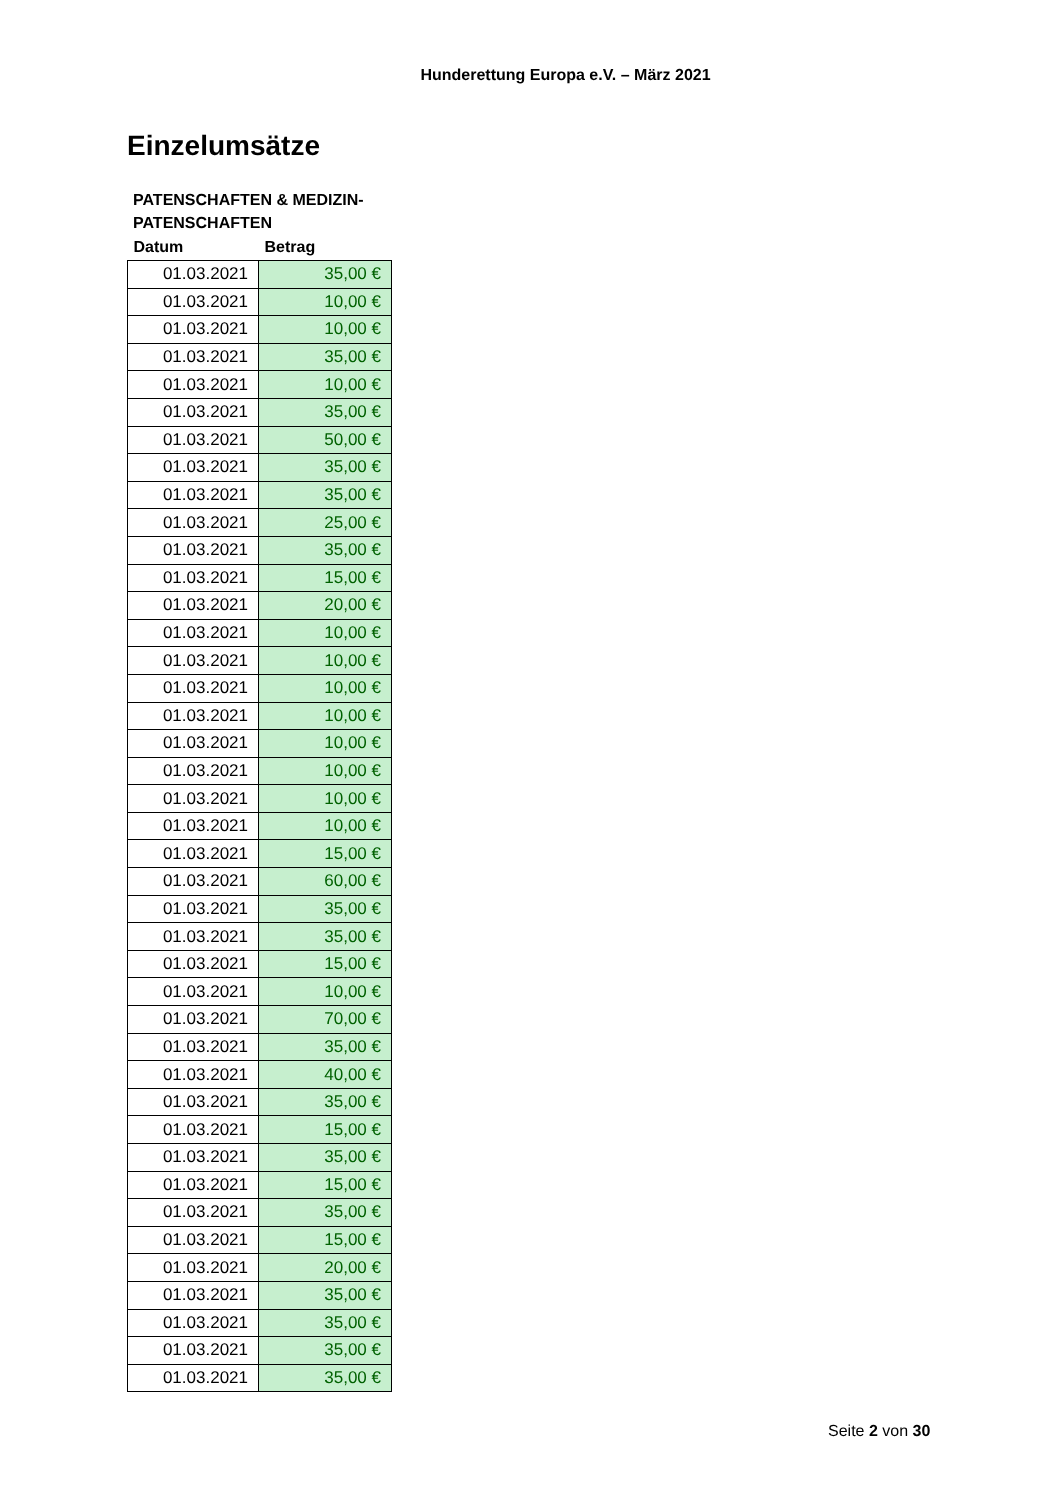Hunderettung Europa e.V. – März 2021
Einzelumsätze
PATENSCHAFTEN & MEDIZIN-
PATENSCHAFTEN
| Datum | Betrag |
| --- | --- |
| 01.03.2021 | 35,00 € |
| 01.03.2021 | 10,00 € |
| 01.03.2021 | 10,00 € |
| 01.03.2021 | 35,00 € |
| 01.03.2021 | 10,00 € |
| 01.03.2021 | 35,00 € |
| 01.03.2021 | 50,00 € |
| 01.03.2021 | 35,00 € |
| 01.03.2021 | 35,00 € |
| 01.03.2021 | 25,00 € |
| 01.03.2021 | 35,00 € |
| 01.03.2021 | 15,00 € |
| 01.03.2021 | 20,00 € |
| 01.03.2021 | 10,00 € |
| 01.03.2021 | 10,00 € |
| 01.03.2021 | 10,00 € |
| 01.03.2021 | 10,00 € |
| 01.03.2021 | 10,00 € |
| 01.03.2021 | 10,00 € |
| 01.03.2021 | 10,00 € |
| 01.03.2021 | 10,00 € |
| 01.03.2021 | 15,00 € |
| 01.03.2021 | 60,00 € |
| 01.03.2021 | 35,00 € |
| 01.03.2021 | 35,00 € |
| 01.03.2021 | 15,00 € |
| 01.03.2021 | 10,00 € |
| 01.03.2021 | 70,00 € |
| 01.03.2021 | 35,00 € |
| 01.03.2021 | 40,00 € |
| 01.03.2021 | 35,00 € |
| 01.03.2021 | 15,00 € |
| 01.03.2021 | 35,00 € |
| 01.03.2021 | 15,00 € |
| 01.03.2021 | 35,00 € |
| 01.03.2021 | 15,00 € |
| 01.03.2021 | 20,00 € |
| 01.03.2021 | 35,00 € |
| 01.03.2021 | 35,00 € |
| 01.03.2021 | 35,00 € |
| 01.03.2021 | 35,00 € |
Seite 2 von 30